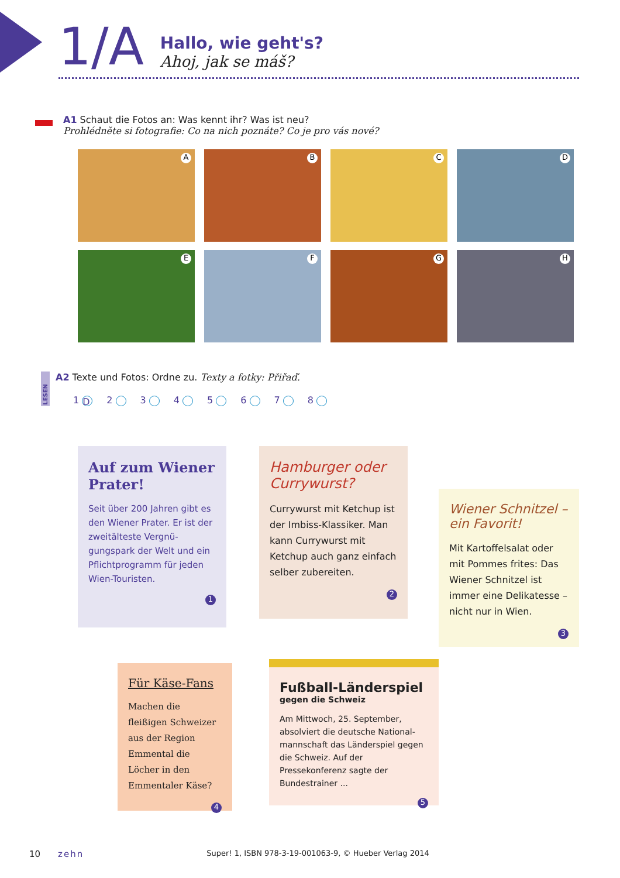1/A
Hallo, wie geht's?
Ahoj, jak se máš?
A1 Schaut die Fotos an: Was kennt ihr? Was ist neu?
Prohlédněte si fotografie: Co na nich poznáte? Co je pro vás nové?
A
B
C
D
E
F
G
H
LESEN
A2 Texte und Fotos: Ordne zu. Texty a fotky: Přiřaď.
1 D 2 3 4 5 6 7 8
Auf zum Wiener Prater!
Seit über 200 Jahren gibt es den Wiener Prater. Er ist der zweitälteste Vergnü­gungspark der Welt und ein Pflichtprogramm für jeden Wien-Touristen.
1
Hamburger oder Currywurst?
Currywurst mit Ketchup ist der Imbiss-Klassiker. Man kann Currywurst mit Ketchup auch ganz einfach selber zubereiten.
2
Wiener Schnitzel – ein Favorit!
Mit Kartoffelsalat oder mit Pommes frites: Das Wiener Schnitzel ist immer eine Delikatesse – nicht nur in Wien.
3
Für Käse-Fans
Machen die fleißigen Schweizer aus der Region Emmental die Löcher in den Emmentaler Käse?
4
Fußball-Länderspiel
gegen die Schweiz
Am Mittwoch, 25. September, absolviert die deutsche National­mannschaft das Länderspiel gegen die Schweiz. Auf der Pressekonferenz sagte der Bundestrainer ...
5
10 zehn Super! 1, ISBN 978-3-19-001063-9, © Hueber Verlag 2014